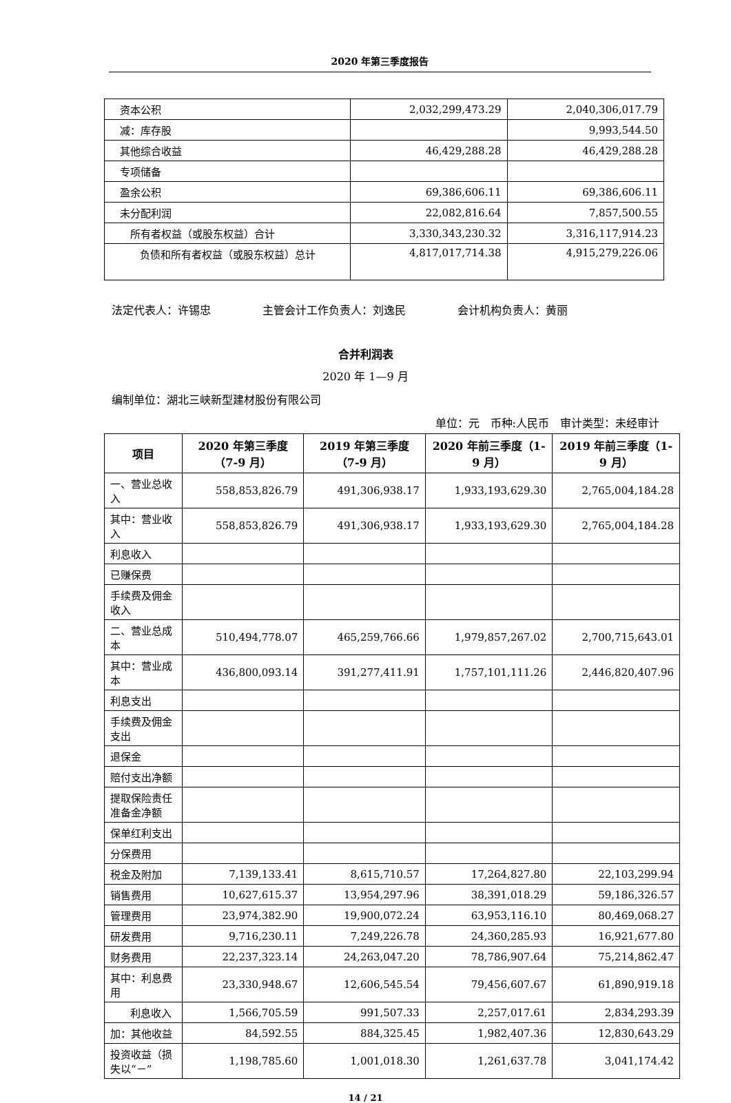2020 年第三季度报告
| 资本公积 | 2,032,299,473.29 | 2,040,306,017.79 |
| 减：库存股 | | 9,993,544.50 |
| 其他综合收益 | 46,429,288.28 | 46,429,288.28 |
| 专项储备 | | |
| 盈余公积 | 69,386,606.11 | 69,386,606.11 |
| 未分配利润 | 22,082,816.64 | 7,857,500.55 |
| 所有者权益（或股东权益）合计 | 3,330,343,230.32 | 3,316,117,914.23 |
| 负债和所有者权益（或股东权益）总计 | 4,817,017,714.38 | 4,915,279,226.06 |
法定代表人：许锡忠 主管会计工作负责人：刘逸民 会计机构负责人：黄丽
合并利润表
2020 年 1—9 月
编制单位：湖北三峡新型建材股份有限公司
单位：元　币种:人民币　审计类型：未经审计
| 项目 | 2020 年第三季度（7-9 月） | 2019 年第三季度（7-9 月） | 2020 年前三季度（1-9 月） | 2019 年前三季度（1-9 月） |
| --- | --- | --- | --- | --- |
| 一、营业总收入 | 558,853,826.79 | 491,306,938.17 | 1,933,193,629.30 | 2,765,004,184.28 |
| 其中：营业收入 | 558,853,826.79 | 491,306,938.17 | 1,933,193,629.30 | 2,765,004,184.28 |
| 利息收入 | | | | |
| 已赚保费 | | | | |
| 手续费及佣金收入 | | | | |
| 二、营业总成本 | 510,494,778.07 | 465,259,766.66 | 1,979,857,267.02 | 2,700,715,643.01 |
| 其中：营业成本 | 436,800,093.14 | 391,277,411.91 | 1,757,101,111.26 | 2,446,820,407.96 |
| 利息支出 | | | | |
| 手续费及佣金支出 | | | | |
| 退保金 | | | | |
| 赔付支出净额 | | | | |
| 提取保险责任准备金净额 | | | | |
| 保单红利支出 | | | | |
| 分保费用 | | | | |
| 税金及附加 | 7,139,133.41 | 8,615,710.57 | 17,264,827.80 | 22,103,299.94 |
| 销售费用 | 10,627,615.37 | 13,954,297.96 | 38,391,018.29 | 59,186,326.57 |
| 管理费用 | 23,974,382.90 | 19,900,072.24 | 63,953,116.10 | 80,469,068.27 |
| 研发费用 | 9,716,230.11 | 7,249,226.78 | 24,360,285.93 | 16,921,677.80 |
| 财务费用 | 22,237,323.14 | 24,263,047.20 | 78,786,907.64 | 75,214,862.47 |
| 其中：利息费用 | 23,330,948.67 | 12,606,545.54 | 79,456,607.67 | 61,890,919.18 |
| 利息收入 | 1,566,705.59 | 991,507.33 | 2,257,017.61 | 2,834,293.39 |
| 加：其他收益 | 84,592.55 | 884,325.45 | 1,982,407.36 | 12,830,643.29 |
| 投资收益（损失以“－” | 1,198,785.60 | 1,001,018.30 | 1,261,637.78 | 3,041,174.42 |
14 / 21